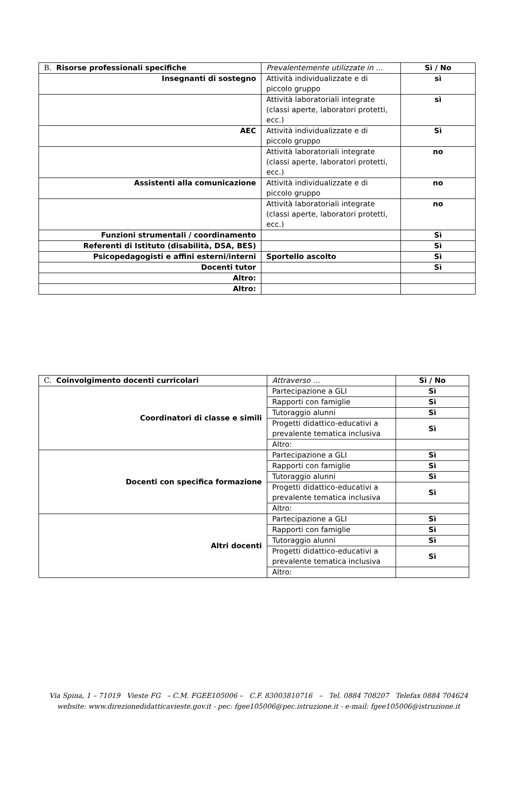| B. Risorse professionali specifiche | Prevalentemente utilizzate in … | Sì / No |
| Insegnanti di sostegno | Attività individualizzate e di piccolo gruppo | sì |
| | Attività laboratoriali integrate (classi aperte, laboratori protetti, ecc.) | sì |
| AEC | Attività individualizzate e di piccolo gruppo | Sì |
| | Attività laboratoriali integrate (classi aperte, laboratori protetti, ecc.) | no |
| Assistenti alla comunicazione | Attività individualizzate e di piccolo gruppo | no |
| | Attività laboratoriali integrate (classi aperte, laboratori protetti, ecc.) | no |
| Funzioni strumentali / coordinamento | | Sì |
| Referenti di Istituto (disabilità, DSA, BES) | | Sì |
| Psicopedagogisti e affini esterni/interni | Sportello ascolto | Sì |
| Docenti tutor | | Sì |
| Altro: | | |
| Altro: | | |
| C. Coinvolgimento docenti curricolari | Attraverso … | Sì / No |
| Coordinatori di classe e simili | Partecipazione a GLI | Sì |
| | Rapporti con famiglie | Sì |
| | Tutoraggio alunni | Sì |
| | Progetti didattico-educativi a prevalente tematica inclusiva | Sì |
| | Altro: | |
| Docenti con specifica formazione | Partecipazione a GLI | Sì |
| | Rapporti con famiglie | Sì |
| | Tutoraggio alunni | Sì |
| | Progetti didattico-educativi a prevalente tematica inclusiva | Sì |
| | Altro: | |
| Altri docenti | Partecipazione a GLI | Sì |
| | Rapporti con famiglie | Sì |
| | Tutoraggio alunni | Sì |
| | Progetti didattico-educativi a prevalente tematica inclusiva | Sì |
| | Altro: | |
Via Spina, 1 – 71019 Vieste FG – C.M. FGEE105006 – C.F. 83003810716 – Tel. 0884 708207 Telefax 0884 704624
website: www.direzionedidatticavieste.gov.it - pec: fgee105006@pec.istruzione.it - e-mail: fgee105006@istruzione.it